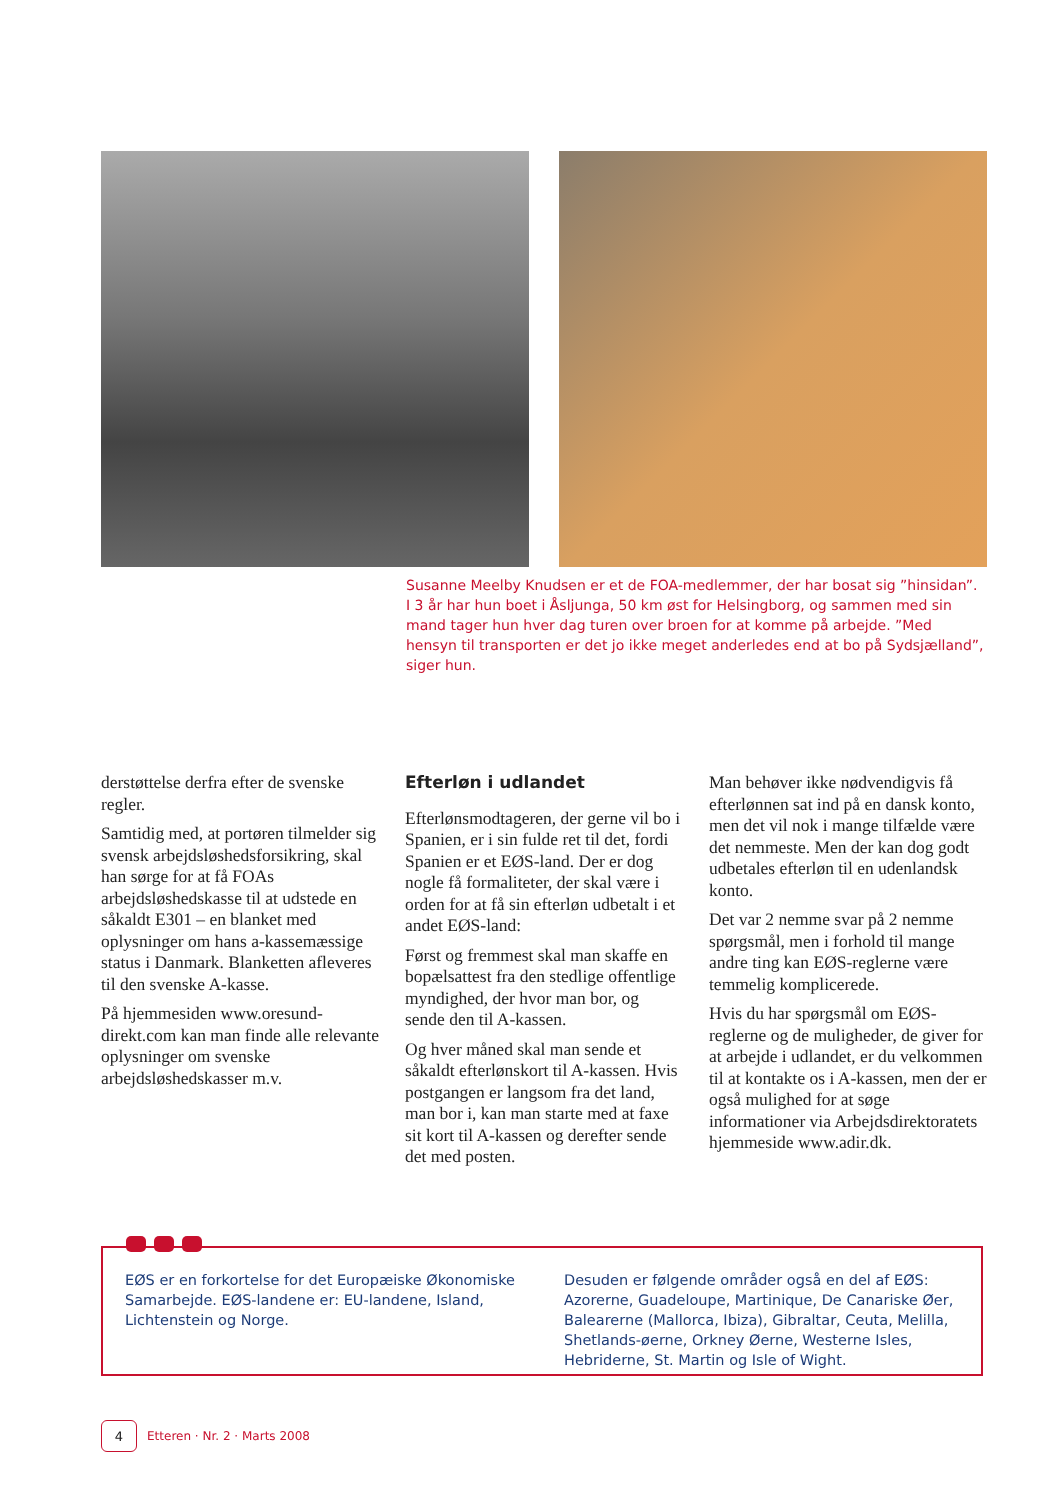Susanne Meelby Knudsen er et de FOA-medlemmer, der har bosat sig ”hinsidan”. I 3 år har hun boet i Åsljunga, 50 km øst for Helsingborg, og sammen med sin mand tager hun hver dag turen over broen for at komme på arbejde. ”Med hensyn til transporten er det jo ikke meget anderledes end at bo på Sydsjælland”, siger hun.
derstøttelse derfra efter de svenske regler.
Samtidig med, at portøren tilmelder sig svensk arbejdsløshedsforsikring, skal han sørge for at få FOAs arbejdsløshedskasse til at udstede en såkaldt E301 – en blanket med oplysninger om hans a-kassemæssige status i Danmark. Blanketten afleveres til den svenske A-kasse.
På hjemmesiden www.oresund-direkt.com kan man finde alle relevante oplysninger om svenske arbejdsløshedskasser m.v.
Efterløn i udlandet
Efterlønsmodtageren, der gerne vil bo i Spanien, er i sin fulde ret til det, fordi Spanien er et EØS-land. Der er dog nogle få formaliteter, der skal være i orden for at få sin efterløn udbetalt i et andet EØS-land:
Først og fremmest skal man skaffe en bopælsattest fra den stedlige offentlige myndighed, der hvor man bor, og sende den til A-kassen.
Og hver måned skal man sende et såkaldt efterlønskort til A-kassen. Hvis postgangen er langsom fra det land, man bor i, kan man starte med at faxe sit kort til A-kassen og derefter sende det med posten.
Man behøver ikke nødvendigvis få efterlønnen sat ind på en dansk konto, men det vil nok i mange tilfælde være det nemmeste. Men der kan dog godt udbetales efterløn til en udenlandsk konto.
Det var 2 nemme svar på 2 nemme spørgsmål, men i forhold til mange andre ting kan EØS-reglerne være temmelig komplicerede.
Hvis du har spørgsmål om EØS-reglerne og de muligheder, de giver for at arbejde i udlandet, er du velkommen til at kontakte os i A-kassen, men der er også mulighed for at søge informationer via Arbejdsdirektoratets hjemmeside www.adir.dk.
EØS er en forkortelse for det Europæiske Økonomiske Samarbejde. EØS-landene er: EU-landene, Island, Lichtenstein og Norge.
Desuden er følgende områder også en del af EØS: Azorerne, Guadeloupe, Martinique, De Canariske Øer, Balearerne (Mallorca, Ibiza), Gibraltar, Ceuta, Melilla, Shetlands-øerne, Orkney Øerne, Westerne Isles, Hebriderne, St. Martin og Isle of Wight.
4
Etteren · Nr. 2 · Marts 2008